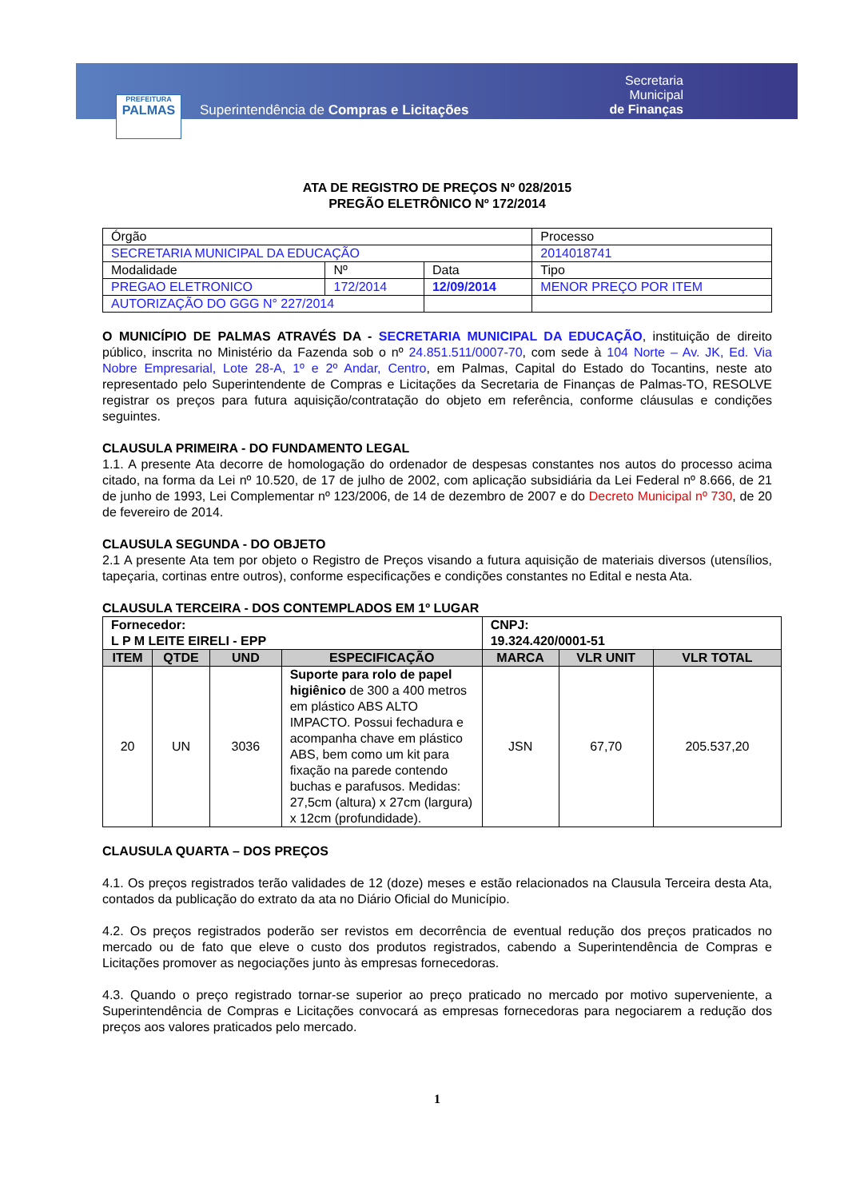PREFEITURA
PALMAS
Superintendência de Compras e Licitações
Secretaria Municipal
de Finanças
ATA DE REGISTRO DE PREÇOS Nº 028/2015
PREGÃO ELETRÔNICO Nº 172/2014
| Órgão | | | Processo |
| SECRETARIA MUNICIPAL DA EDUCAÇÃO | | | 2014018741 |
| Modalidade | Nº | Data | Tipo |
| PREGAO ELETRONICO | 172/2014 | 12/09/2014 | MENOR PREÇO POR ITEM |
| AUTORIZAÇÃO DO GGG N° 227/2014 | | | |
O MUNICÍPIO DE PALMAS ATRAVÉS DA - SECRETARIA MUNICIPAL DA EDUCAÇÃO, instituição de direito público, inscrita no Ministério da Fazenda sob o nº 24.851.511/0007-70, com sede à 104 Norte – Av. JK, Ed. Via Nobre Empresarial, Lote 28-A, 1º e 2º Andar, Centro, em Palmas, Capital do Estado do Tocantins, neste ato representado pelo Superintendente de Compras e Licitações da Secretaria de Finanças de Palmas-TO, RESOLVE registrar os preços para futura aquisição/contratação do objeto em referência, conforme cláusulas e condições seguintes.
CLAUSULA PRIMEIRA - DO FUNDAMENTO LEGAL
1.1. A presente Ata decorre de homologação do ordenador de despesas constantes nos autos do processo acima citado, na forma da Lei nº 10.520, de 17 de julho de 2002, com aplicação subsidiária da Lei Federal nº 8.666, de 21 de junho de 1993, Lei Complementar nº 123/2006, de 14 de dezembro de 2007 e do Decreto Municipal nº 730, de 20 de fevereiro de 2014.
CLAUSULA SEGUNDA - DO OBJETO
2.1 A presente Ata tem por objeto o Registro de Preços visando a futura aquisição de materiais diversos (utensílios, tapeçaria, cortinas entre outros), conforme especificações e condições constantes no Edital e nesta Ata.
CLAUSULA TERCEIRA - DOS CONTEMPLADOS EM 1º LUGAR
| Fornecedor: L P M LEITE EIRELI - EPP | | | | CNPJ: 19.324.420/0001-51 | | |
| ITEM | QTDE | UND | ESPECIFICAÇÃO | MARCA | VLR UNIT | VLR TOTAL |
| 20 | UN | 3036 | Suporte para rolo de papel higiênico de 300 a 400 metros em plástico ABS ALTO IMPACTO. Possui fechadura e acompanha chave em plástico ABS, bem como um kit para fixação na parede contendo buchas e parafusos. Medidas: 27,5cm (altura) x 27cm (largura) x 12cm (profundidade). | JSN | 67,70 | 205.537,20 |
CLAUSULA QUARTA – DOS PREÇOS
4.1. Os preços registrados terão validades de 12 (doze) meses e estão relacionados na Clausula Terceira desta Ata, contados da publicação do extrato da ata no Diário Oficial do Município.
4.2. Os preços registrados poderão ser revistos em decorrência de eventual redução dos preços praticados no mercado ou de fato que eleve o custo dos produtos registrados, cabendo a Superintendência de Compras e Licitações promover as negociações junto às empresas fornecedoras.
4.3. Quando o preço registrado tornar-se superior ao preço praticado no mercado por motivo superveniente, a Superintendência de Compras e Licitações convocará as empresas fornecedoras para negociarem a redução dos preços aos valores praticados pelo mercado.
1